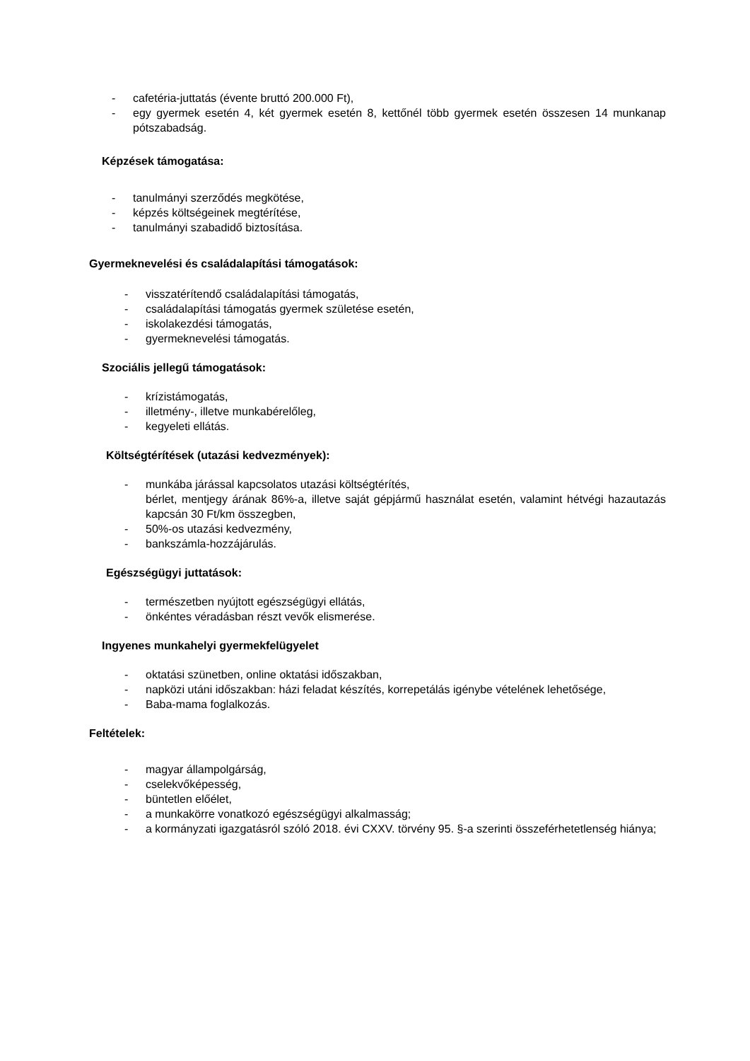- cafetéria-juttatás (évente bruttó 200.000 Ft),
- egy gyermek esetén 4, két gyermek esetén 8, kettőnél több gyermek esetén összesen 14 munkanap pótszabadság.
Képzések támogatása:
- tanulmányi szerződés megkötése,
- képzés költségeinek megtérítése,
- tanulmányi szabadidő biztosítása.
Gyermeknevelési és családalapítási támogatások:
- visszatérítendő családalapítási támogatás,
- családalapítási támogatás gyermek születése esetén,
- iskolakezdési támogatás,
- gyermeknevelési támogatás.
Szociális jellegű támogatások:
- krízistámogatás,
- illetmény-, illetve munkabérelőleg,
- kegyeleti ellátás.
Költségtérítések (utazási kedvezmények):
- munkába járással kapcsolatos utazási költségtérítés,
bérlet, mentjegy árának 86%-a, illetve saját gépjármű használat esetén, valamint hétvégi hazautazás kapcsán 30 Ft/km összegben,
- 50%-os utazási kedvezmény,
- bankszámla-hozzájárulás.
Egészségügyi juttatások:
- természetben nyújtott egészségügyi ellátás,
- önkéntes véradásban részt vevők elismerése.
Ingyenes munkahelyi gyermekfelügyelet
- oktatási szünetben, online oktatási időszakban,
- napközi utáni időszakban: házi feladat készítés, korrepetálás igénybe vételének lehetősége,
- Baba-mama foglalkozás.
Feltételek:
- magyar állampolgárság,
- cselekvőképesség,
- büntetlen előélet,
- a munkakörre vonatkozó egészségügyi alkalmasság;
- a kormányzati igazgatásról szóló 2018. évi CXXV. törvény 95. §-a szerinti összeférhetetlenség hiánya;